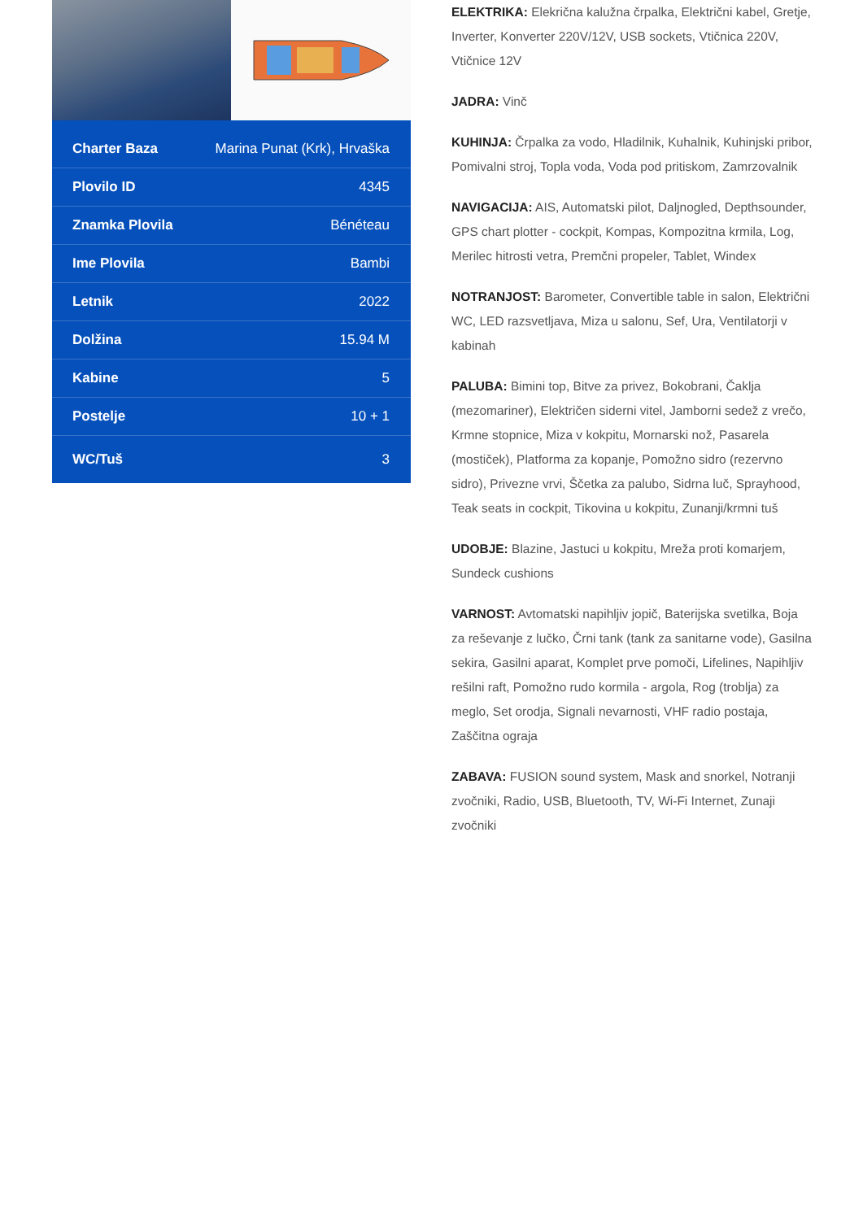| Charter Baza | Marina Punat (Krk), Hrvaška |
| Plovilo ID | 4345 |
| Znamka Plovila | Bénéteau |
| Ime Plovila | Bambi |
| Letnik | 2022 |
| Dolžina | 15.94 M |
| Kabine | 5 |
| Postelje | 10 + 1 |
| WC/Tuš | 3 |
ELEKTRIKA: Elekrična kalužna črpalka, Električni kabel, Gretje, Inverter, Konverter 220V/12V, USB sockets, Vtičnica 220V, Vtičnice 12V
JADRA: Vinč
KUHINJA: Črpalka za vodo, Hladilnik, Kuhalnik, Kuhinjski pribor, Pomivalni stroj, Topla voda, Voda pod pritiskom, Zamrzovalnik
NAVIGACIJA: AIS, Automatski pilot, Daljnogled, Depthsounder, GPS chart plotter - cockpit, Kompas, Kompozitna krmila, Log, Merilec hitrosti vetra, Premčni propeler, Tablet, Windex
NOTRANJOST: Barometer, Convertible table in salon, Električni WC, LED razsvetljava, Miza u salonu, Sef, Ura, Ventilatorji v kabinah
PALUBA: Bimini top, Bitve za privez, Bokobrani, Čaklja (mezomariner), Električen siderni vitel, Jamborni sedež z vrečo, Krmne stopnice, Miza v kokpitu, Mornarski nož, Pasarela (mostiček), Platforma za kopanje, Pomožno sidro (rezervno sidro), Privezne vrvi, Ščetka za palubo, Sidrna luč, Sprayhood, Teak seats in cockpit, Tikovina u kokpitu, Zunanji/krmni tuš
UDOBJE: Blazine, Jastuci u kokpitu, Mreža proti komarjem, Sundeck cushions
VARNOST: Avtomatski napihljiv jopič, Baterijska svetilka, Boja za reševanje z lučko, Črni tank (tank za sanitarne vode), Gasilna sekira, Gasilni aparat, Komplet prve pomoči, Lifelines, Napihljiv rešilni raft, Pomožno rudo kormila - argola, Rog (troblja) za meglo, Set orodja, Signali nevarnosti, VHF radio postaja, Zaščitna ograja
ZABAVA: FUSION sound system, Mask and snorkel, Notranji zvočniki, Radio, USB, Bluetooth, TV, Wi-Fi Internet, Zunaji zvočniki